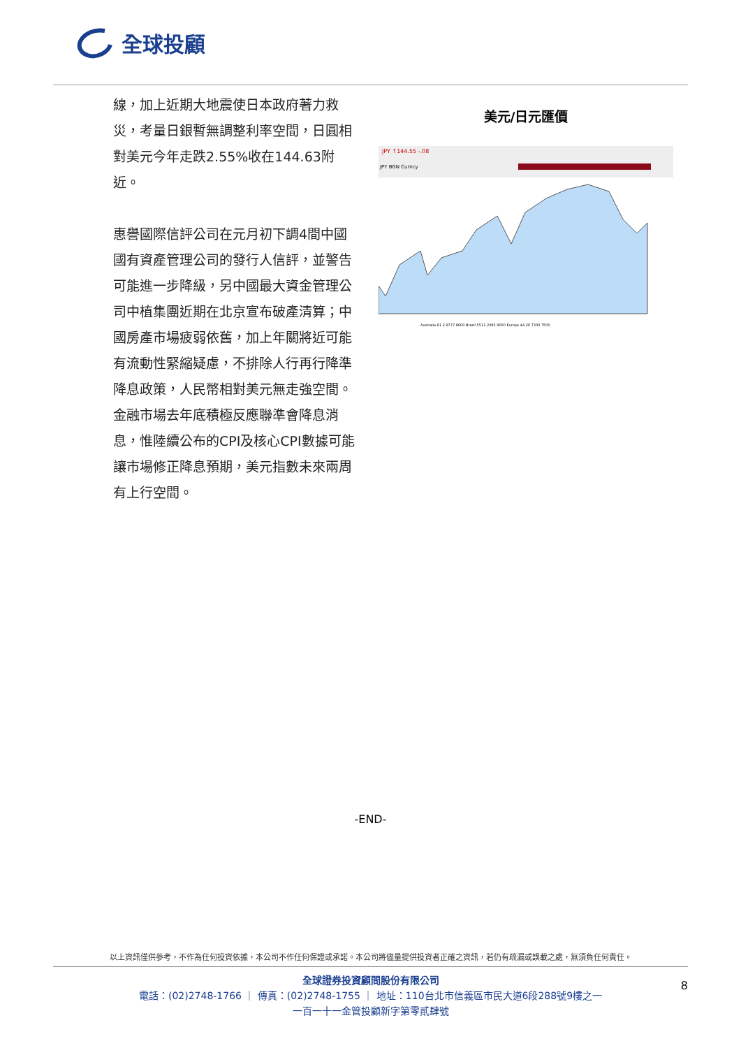全球投顧
線，加上近期大地震使日本政府著力救災，考量日銀暫無調整利率空間，日圓相對美元今年走跌2.55%收在144.63附近。
惠譽國際信評公司在元月初下調4間中國國有資產管理公司的發行人信評，並警告可能進一步降級，另中國最大資金管理公司中植集團近期在北京宣布破產清算；中國房產市場疲弱依舊，加上年關將近可能有流動性緊縮疑慮，不排除人行再行降準降息政策，人民幣相對美元無走強空間。金融市場去年底積極反應聯準會降息消息，惟陸續公布的CPI及核心CPI數據可能讓市場修正降息預期，美元指數未來兩周有上行空間。
美元/日元匯價
JPY ↑144.55 -.08
JPY BGN Curncy
Australia 61 2 9777 8600 Brazil 5511 2395 9000 Europe 44 20 7330 7500
-END-
以上資訊僅供參考，不作為任何投資依據，本公司不作任何保證或承諾。本公司將儘量提供投資者正確之資訊，若仍有疏漏或誤載之處，無須負任何責任。
全球證券投資顧問股份有限公司
電話：(02)2748-1766 ｜ 傳真：(02)2748-1755 ｜ 地址：110台北市信義區市民大道6段288號9樓之一
一百一十一金管投顧新字第零貳肆號
8